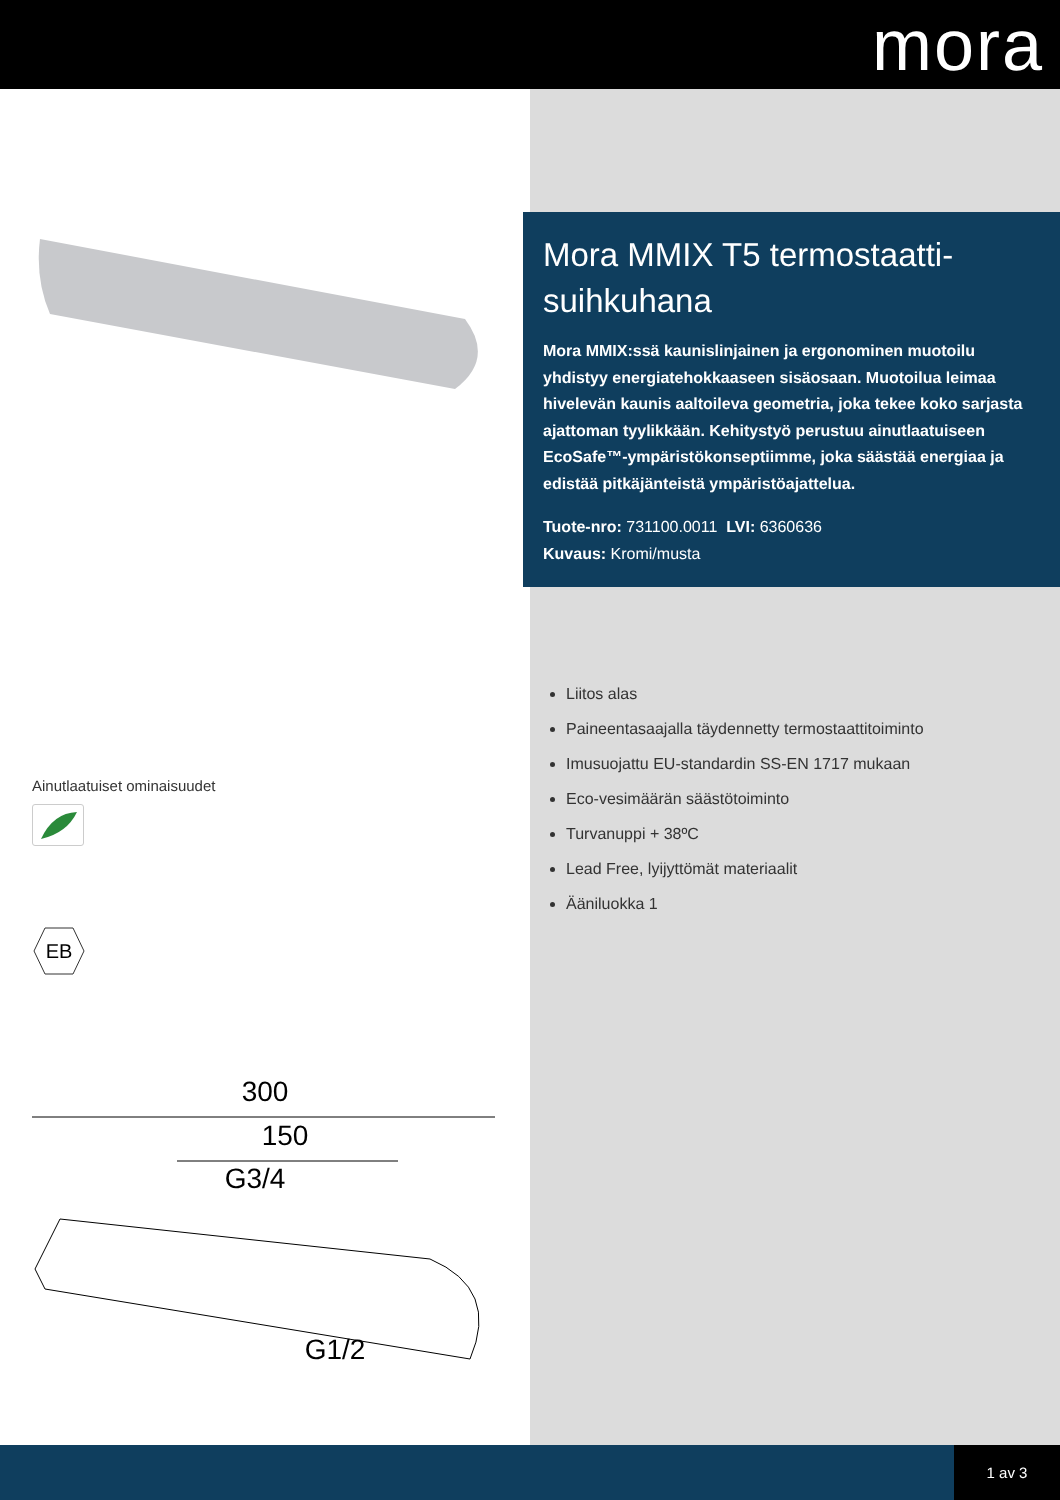mora
Ainutlaatuiset ominaisuudet
EB
300
150
G3/4
G1/2
Mora MMIX T5 termostaatti-suihkuhana
Mora MMIX:ssä kaunislinjainen ja ergonominen muotoilu yhdistyy energiatehokkaaseen sisäosaan. Muotoilua leimaa hivelevän kaunis aaltoileva geometria, joka tekee koko sarjasta ajattoman tyylikkään. Kehitystyö perustuu ainutlaatuiseen EcoSafe™-ympäristökonseptiimme, joka säästää energiaa ja edistää pitkäjänteistä ympäristöajattelua.
Tuote-nro: 731100.0011 LVI: 6360636
Kuvaus: Kromi/musta
Liitos alas
Paineentasaajalla täydennetty termostaattitoiminto
Imusuojattu EU-standardin SS-EN 1717 mukaan
Eco-vesimäärän säästötoiminto
Turvanuppi + 38ºC
Lead Free, lyijyttömät materiaalit
Ääniluokka 1
1 av 3